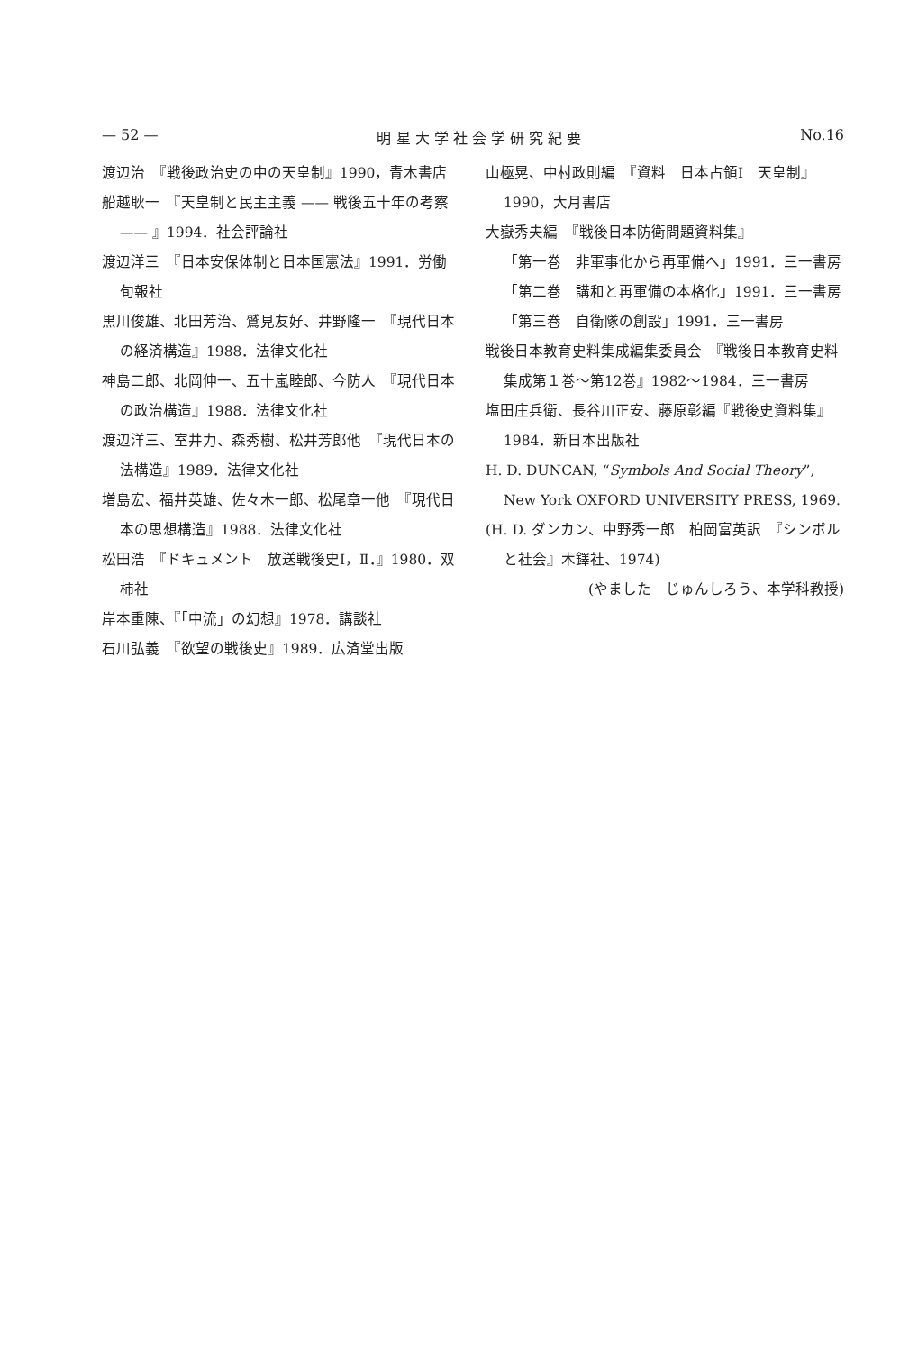— 52 — 明 星 大 学 社 会 学 研 究 紀 要 No.16
渡辺治　『戦後政治史の中の天皇制』1990，青木書店
船越耿一　『天皇制と民主主義 —— 戦後五十年の考察 —— 』1994．社会評論社
渡辺洋三　『日本安保体制と日本国憲法』1991．労働旬報社
黒川俊雄、北田芳治、鷲見友好、井野隆一　『現代日本の経済構造』1988．法律文化社
神島二郎、北岡伸一、五十嵐睦郎、今防人　『現代日本の政治構造』1988．法律文化社
渡辺洋三、室井力、森秀樹、松井芳郎他　『現代日本の法構造』1989．法律文化社
増島宏、福井英雄、佐々木一郎、松尾章一他　『現代日本の思想構造』1988．法律文化社
松田浩　『ドキュメント　放送戦後史Ⅰ，Ⅱ．』1980．双柿社
岸本重陳、『「中流」の幻想』1978．講談社
石川弘義　『欲望の戦後史』1989．広済堂出版
山極晃、中村政則編　『資料　日本占領Ⅰ　天皇制』1990，大月書店
大嶽秀夫編　『戦後日本防衛問題資料集』
「第一巻　非軍事化から再軍備へ」1991．三一書房
「第二巻　講和と再軍備の本格化」1991．三一書房
「第三巻　自衛隊の創設」1991．三一書房
戦後日本教育史料集成編集委員会　『戦後日本教育史料集成第１巻～第12巻』1982～1984．三一書房
塩田庄兵衛、長谷川正安、藤原彰編『戦後史資料集』1984．新日本出版社
H. D. DUNCAN, “Symbols And Social Theory”, New York OXFORD UNIVERSITY PRESS, 1969.
(H. D. ダンカン、中野秀一郎　柏岡富英訳　『シンボルと社会』木鐸社、1974)
(やました　じゅんしろう、本学科教授)